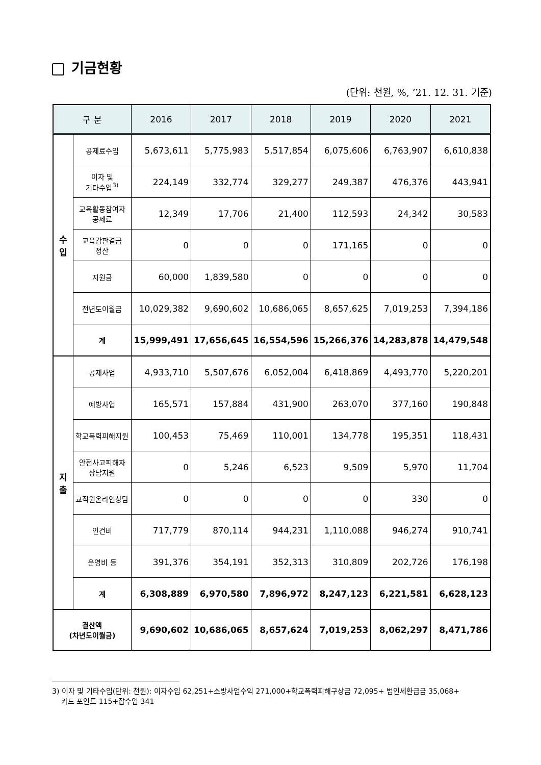기금현황
(단위: 천원, %, ’21. 12. 31. 기준)
| 구 분 | | 2016 | 2017 | 2018 | 2019 | 2020 | 2021 |
| --- | --- | --- | --- | --- | --- | --- | --- |
| 수 입 | 공제료수입 | 5,673,611 | 5,775,983 | 5,517,854 | 6,075,606 | 6,763,907 | 6,610,838 |
| | 이자 및 기타수입<sup>3)</sup> | 224,149 | 332,774 | 329,277 | 249,387 | 476,376 | 443,941 |
| | 교육활동참여자 공제료 | 12,349 | 17,706 | 21,400 | 112,593 | 24,342 | 30,583 |
| | 교육감판결금 정산 | 0 | 0 | 0 | 171,165 | 0 | 0 |
| | 지원금 | 60,000 | 1,839,580 | 0 | 0 | 0 | 0 |
| | 전년도이월금 | 10,029,382 | 9,690,602 | 10,686,065 | 8,657,625 | 7,019,253 | 7,394,186 |
| | 계 | 15,999,491 | 17,656,645 | 16,554,596 | 15,266,376 | 14,283,878 | 14,479,548 |
| 지 출 | 공제사업 | 4,933,710 | 5,507,676 | 6,052,004 | 6,418,869 | 4,493,770 | 5,220,201 |
| | 예방사업 | 165,571 | 157,884 | 431,900 | 263,070 | 377,160 | 190,848 |
| | 학교폭력피해지원 | 100,453 | 75,469 | 110,001 | 134,778 | 195,351 | 118,431 |
| | 안전사고피해자 상담지원 | 0 | 5,246 | 6,523 | 9,509 | 5,970 | 11,704 |
| | 교직원온라인상담 | 0 | 0 | 0 | 0 | 330 | 0 |
| | 인건비 | 717,779 | 870,114 | 944,231 | 1,110,088 | 946,274 | 910,741 |
| | 운영비 등 | 391,376 | 354,191 | 352,313 | 310,809 | 202,726 | 176,198 |
| | 계 | 6,308,889 | 6,970,580 | 7,896,972 | 8,247,123 | 6,221,581 | 6,628,123 |
| 결산액 (차년도이월금) | | 9,690,602 | 10,686,065 | 8,657,624 | 7,019,253 | 8,062,297 | 8,471,786 |
3) 이자 및 기타수입(단위: 천원): 이자수입 62,251+소방사업수익 271,000+학교폭력피해구상금 72,095+ 법인세환급금 35,068+
카드 포인트 115+잡수입 341